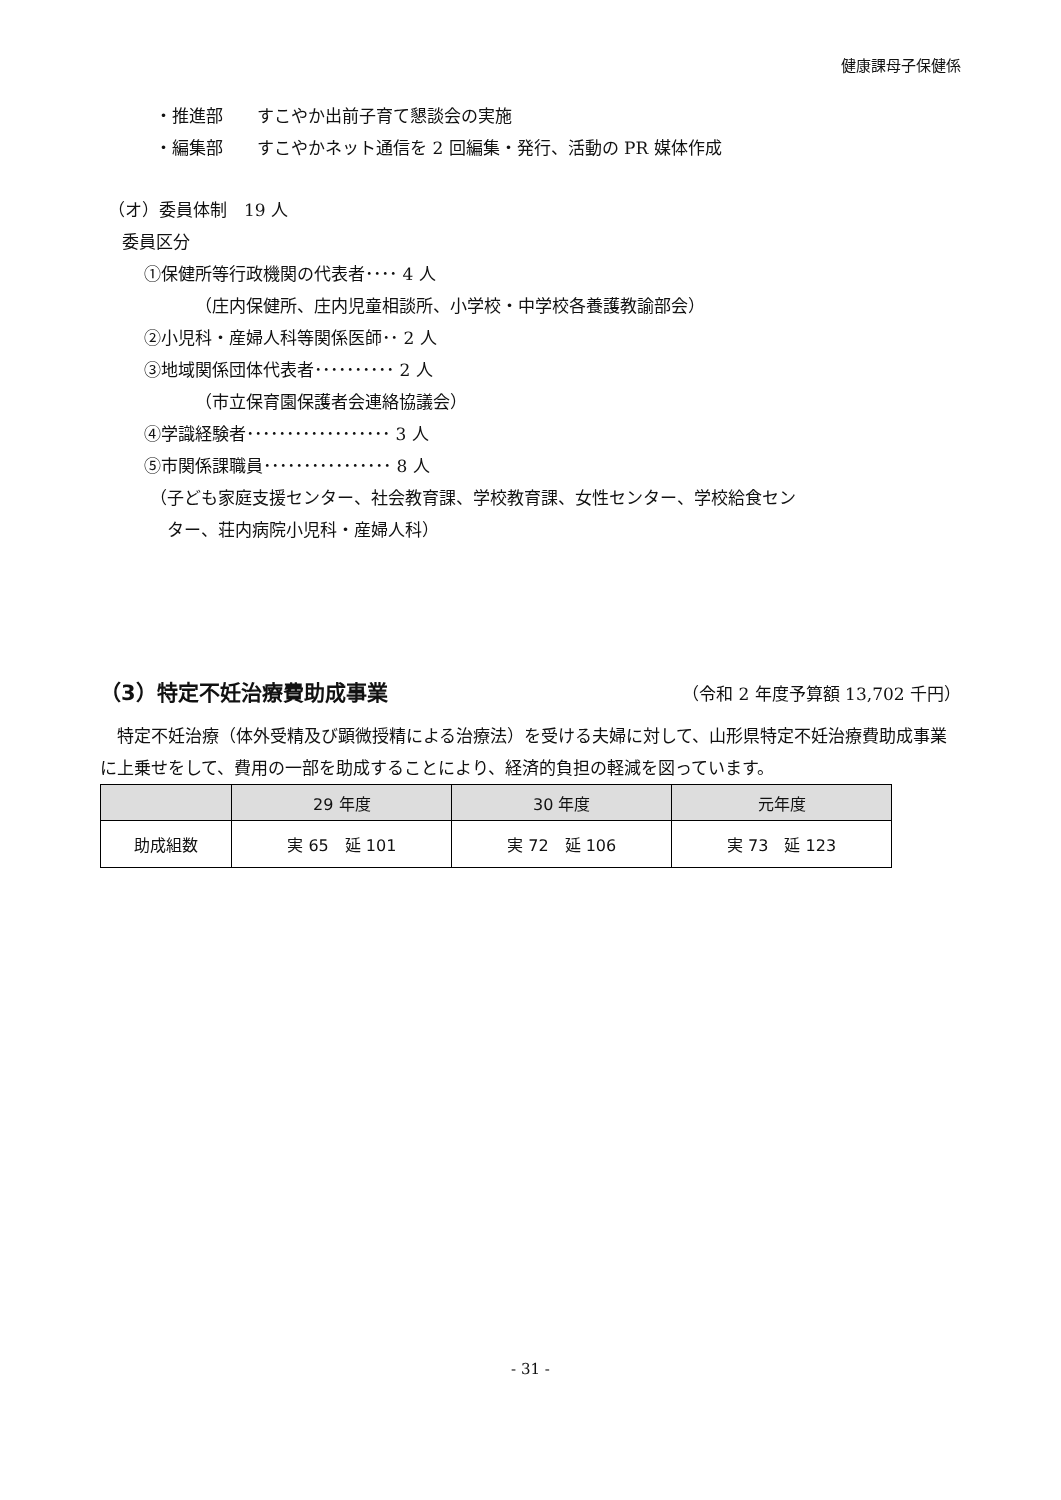健康課母子保健係
・推進部　　すこやか出前子育て懇談会の実施
・編集部　　すこやかネット通信を 2 回編集・発行、活動の PR 媒体作成
（オ）委員体制　19 人
委員区分
①保健所等行政機関の代表者････ 4 人
（庄内保健所、庄内児童相談所、小学校・中学校各養護教諭部会）
②小児科・産婦人科等関係医師･･ 2 人
③地域関係団体代表者･･････････ 2 人
（市立保育園保護者会連絡協議会）
④学識経験者･･････････････････ 3 人
⑤市関係課職員････････････････ 8 人
（子ども家庭支援センター、社会教育課、学校教育課、女性センター、学校給食セン
　ター、荘内病院小児科・産婦人科）
（3）特定不妊治療費助成事業
（令和 2 年度予算額 13,702 千円）
　特定不妊治療（体外受精及び顕微授精による治療法）を受ける夫婦に対して、山形県特定不妊治療費助成事業に上乗せをして、費用の一部を助成することにより、経済的負担の軽減を図っています。
| | 29 年度 | 30 年度 | 元年度 |
| --- | --- | --- | --- |
| 助成組数 | 実 65 延 101 | 実 72 延 106 | 実 73 延 123 |
- 31 -